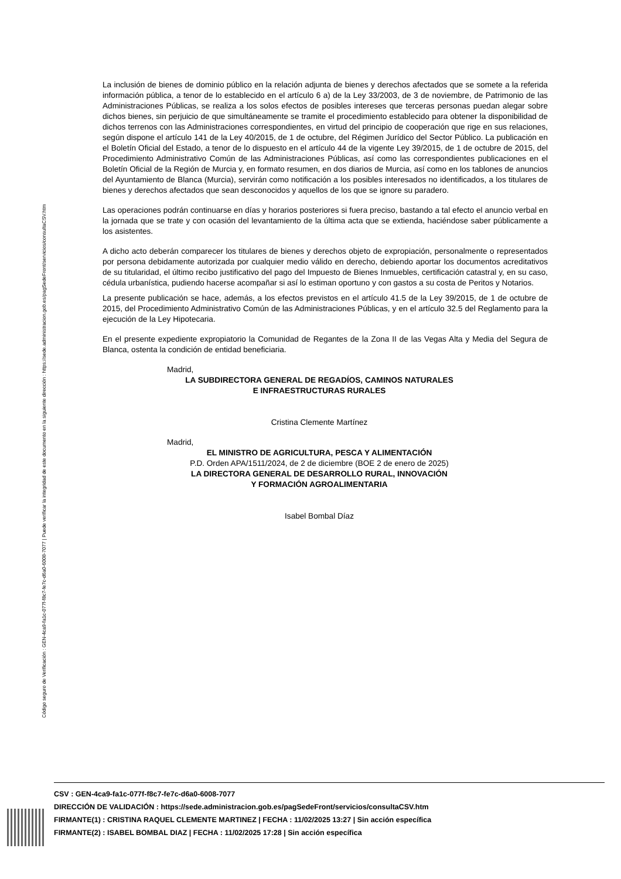Código seguro de Verificación : GEN-4ca9-fa1c-077f-f8c7-fe7c-d6a0-6008-7077 | Puede verificar la integridad de este documento en la siguiente dirección : https://sede.administracion.gob.es/pagSedeFront/servicios/consultaCSV.htm
La inclusión de bienes de dominio público en la relación adjunta de bienes y derechos afectados que se somete a la referida información pública, a tenor de lo establecido en el artículo 6 a) de la Ley 33/2003, de 3 de noviembre, de Patrimonio de las Administraciones Públicas, se realiza a los solos efectos de posibles intereses que terceras personas puedan alegar sobre dichos bienes, sin perjuicio de que simultáneamente se tramite el procedimiento establecido para obtener la disponibilidad de dichos terrenos con las Administraciones correspondientes, en virtud del principio de cooperación que rige en sus relaciones, según dispone el artículo 141 de la Ley 40/2015, de 1 de octubre, del Régimen Jurídico del Sector Público. La publicación en el Boletín Oficial del Estado, a tenor de lo dispuesto en el artículo 44 de la vigente Ley 39/2015, de 1 de octubre de 2015, del Procedimiento Administrativo Común de las Administraciones Públicas, así como las correspondientes publicaciones en el Boletín Oficial de la Región de Murcia y, en formato resumen, en dos diarios de Murcia, así como en los tablones de anuncios del Ayuntamiento de Blanca (Murcia), servirán como notificación a los posibles interesados no identificados, a los titulares de bienes y derechos afectados que sean desconocidos y aquellos de los que se ignore su paradero.
Las operaciones podrán continuarse en días y horarios posteriores si fuera preciso, bastando a tal efecto el anuncio verbal en la jornada que se trate y con ocasión del levantamiento de la última acta que se extienda, haciéndose saber públicamente a los asistentes.
A dicho acto deberán comparecer los titulares de bienes y derechos objeto de expropiación, personalmente o representados por persona debidamente autorizada por cualquier medio válido en derecho, debiendo aportar los documentos acreditativos de su titularidad, el último recibo justificativo del pago del Impuesto de Bienes Inmuebles, certificación catastral y, en su caso, cédula urbanística, pudiendo hacerse acompañar si así lo estiman oportuno y con gastos a su costa de Peritos y Notarios.
La presente publicación se hace, además, a los efectos previstos en el artículo 41.5 de la Ley 39/2015, de 1 de octubre de 2015, del Procedimiento Administrativo Común de las Administraciones Públicas, y en el artículo 32.5 del Reglamento para la ejecución de la Ley Hipotecaria.
En el presente expediente expropiatorio la Comunidad de Regantes de la Zona II de las Vegas Alta y Media del Segura de Blanca, ostenta la condición de entidad beneficiaria.
Madrid,
LA SUBDIRECTORA GENERAL DE REGADÍOS, CAMINOS NATURALES
E INFRAESTRUCTURAS RURALES
Cristina Clemente Martínez
Madrid,
EL MINISTRO DE AGRICULTURA, PESCA Y ALIMENTACIÓN
P.D. Orden APA/1511/2024, de 2 de diciembre (BOE 2 de enero de 2025)
LA DIRECTORA GENERAL DE DESARROLLO RURAL, INNOVACIÓN
Y FORMACIÓN AGROALIMENTARIA
Isabel Bombal Díaz
CSV : GEN-4ca9-fa1c-077f-f8c7-fe7c-d6a0-6008-7077
DIRECCIÓN DE VALIDACIÓN : https://sede.administracion.gob.es/pagSedeFront/servicios/consultaCSV.htm
FIRMANTE(1) : CRISTINA RAQUEL CLEMENTE MARTINEZ | FECHA : 11/02/2025 13:27 | Sin acción específica
FIRMANTE(2) : ISABEL BOMBAL DIAZ | FECHA : 11/02/2025 17:28 | Sin acción específica